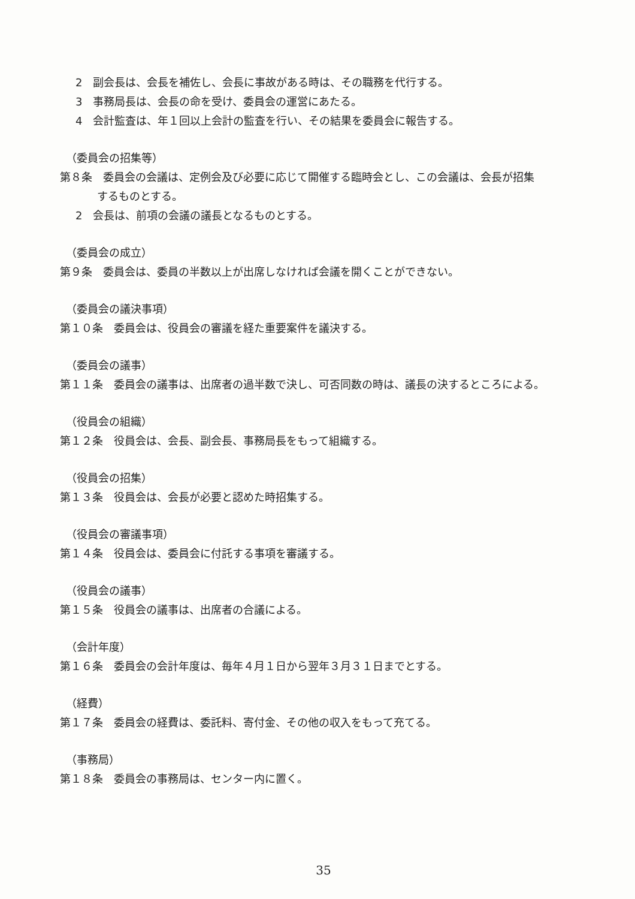2　副会長は、会長を補佐し、会長に事故がある時は、その職務を代行する。
3　事務局長は、会長の命を受け、委員会の運営にあたる。
4　会計監査は、年１回以上会計の監査を行い、その結果を委員会に報告する。
（委員会の招集等）
第８条　委員会の会議は、定例会及び必要に応じて開催する臨時会とし、この会議は、会長が招集
するものとする。
2　会長は、前項の会議の議長となるものとする。
（委員会の成立）
第９条　委員会は、委員の半数以上が出席しなければ会議を開くことができない。
（委員会の議決事項）
第１０条　委員会は、役員会の審議を経た重要案件を議決する。
（委員会の議事）
第１１条　委員会の議事は、出席者の過半数で決し、可否同数の時は、議長の決するところによる。
（役員会の組織）
第１２条　役員会は、会長、副会長、事務局長をもって組織する。
（役員会の招集）
第１３条　役員会は、会長が必要と認めた時招集する。
（役員会の審議事項）
第１４条　役員会は、委員会に付託する事項を審議する。
（役員会の議事）
第１５条　役員会の議事は、出席者の合議による。
（会計年度）
第１６条　委員会の会計年度は、毎年４月１日から翌年３月３１日までとする。
（経費）
第１７条　委員会の経費は、委託料、寄付金、その他の収入をもって充てる。
（事務局）
第１８条　委員会の事務局は、センター内に置く。
35